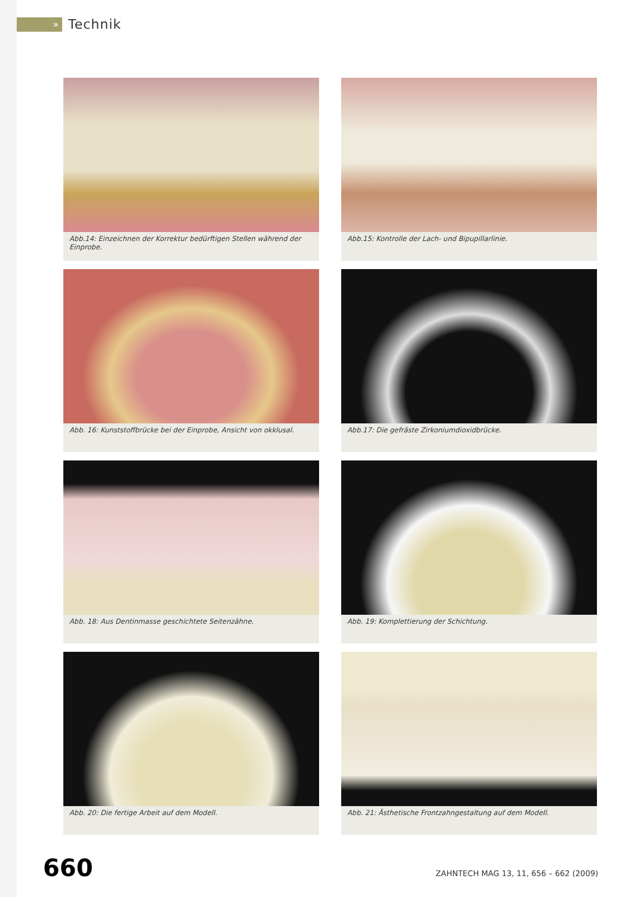»
Technik
Abb.14: Einzeichnen der Korrektur bedürftigen Stellen während der Einprobe.
Abb.15: Kontrolle der Lach- und Bipupillarlinie.
Abb. 16: Kunststoffbrücke bei der Einprobe, Ansicht von okklusal.
Abb.17: Die gefräste Zirkoniumdioxidbrücke.
Abb. 18: Aus Dentinmasse geschichtete Seitenzähne.
Abb. 19: Komplettierung der Schichtung.
Abb. 20: Die fertige Arbeit auf dem Modell.
Abb. 21: Ästhetische Frontzahngestaltung auf dem Modell.
660 ZAHNTECH MAG 13, 11, 656 – 662 (2009)